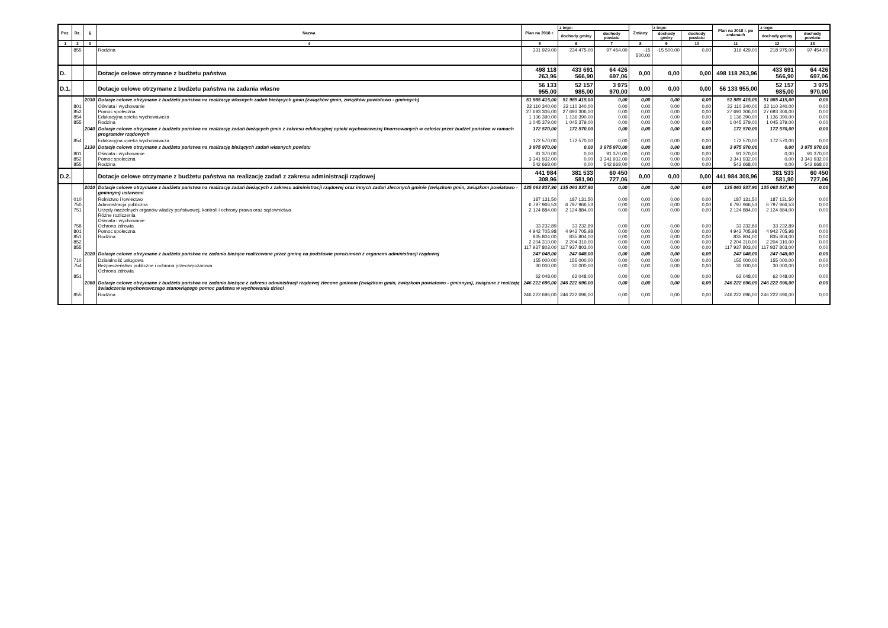| Poz. | Dz. | § | Nazwa | Plan na 2018 r. | z tego: | | Zmiany | z tego: | | Plan na 2018 r. po zmianach | z tego: | |
| --- | --- | --- | --- | --- | --- | --- | --- | --- | --- | --- | --- | --- |
| | | | | | dochody gminy | dochody powiatu | | dochody gminy | dochody powiatu | | dochody gminy | dochody powiatu |
| 1 | 2 | 3 | 4 | 5 | 6 | 7 | 8 | 9 | 10 | 11 | 12 | 13 |
| | 855 | | Rodzina | 331 929,00 | 234 475,00 | 97 454,00 | -15 500,00 | -15 500,00 | 0,00 | 316 429,00 | 218 975,00 | 97 454,00 |
| D. | | | Dotacje celowe otrzymane z budżetu państwa | 498 118 263,96 | 433 691 566,90 | 64 426 697,06 | 0,00 | 0,00 | 0,00 | 498 118 263,96 | 433 691 566,90 | 64 426 697,06 |
| D.1. | | | Dotacje celowe otrzymane z budżetu państwa na zadania własne | 56 133 955,00 | 52 157 985,00 | 3 975 970,00 | 0,00 | 0,00 | 0,00 | 56 133 955,00 | 52 157 985,00 | 3 975 970,00 |
| | | 2030 | Dotacje celowe otrzymane z budżetu państwa na realizację własnych zadań bieżących gmin (związków gmin, związków powiatowo - gminnych) | 51 985 415,00 | 51 985 415,00 | 0,00 | 0,00 | 0,00 | 0,00 | 51 985 415,00 | 51 985 415,00 | 0,00 |
| | 801 852 854 855 | | Oświata i wychowanie Pomoc społeczna Edukacyjna opieka wychowawcza Rodzina | 22 110 340,00 27 693 306,00 1 136 390,00 1 045 379,00 | 22 110 340,00 27 693 306,00 1 136 390,00 1 045 379,00 | 0,00 0,00 0,00 0,00 | 0,00 0,00 0,00 0,00 | 0,00 0,00 0,00 0,00 | 0,00 0,00 0,00 0,00 | 22 110 340,00 27 693 306,00 1 136 390,00 1 045 379,00 | 22 110 340,00 27 693 306,00 1 136 390,00 1 045 379,00 | 0,00 0,00 0,00 0,00 |
| | | 2040 | Dotacje celowe otrzymane z budżetu państwa na realizację zadań bieżących gmin z zakresu edukacyjnej opieki wychowawczej finansowanych w całości przez budżet państwa w ramach programów rządowych | 172 570,00 | 172 570,00 | 0,00 | 0,00 | 0,00 | 0,00 | 172 570,00 | 172 570,00 | 0,00 |
| | 854 | | Edukacyjna opieka wychowawcza | 172 570,00 | 172 570,00 | 0,00 | 0,00 | 0,00 | 0,00 | 172 570,00 | 172 570,00 | 0,00 |
| | | 2130 | Dotacje celowe otrzymane z budżetu państwa na realizację bieżących zadań własnych powiatu | 3 975 970,00 | 0,00 | 3 975 970,00 | 0,00 | 0,00 | 0,00 | 3 975 970,00 | 0,00 | 3 975 970,00 |
| | 801 852 855 | | Oświata i wychowanie Pomoc społeczna Rodzina | 91 370,00 3 341 932,00 542 668,00 | 0,00 0,00 0,00 | 91 370,00 3 341 932,00 542 668,00 | 0,00 0,00 0,00 | 0,00 0,00 0,00 | 0,00 0,00 0,00 | 91 370,00 3 341 932,00 542 668,00 | 0,00 0,00 0,00 | 91 370,00 3 341 932,00 542 668,00 |
| D.2. | | | Dotacje celowe otrzymane z budżetu państwa na realizację zadań z zakresu administracji rządowej | 441 984 308,96 | 381 533 581,90 | 60 450 727,06 | 0,00 | 0,00 | 0,00 | 441 984 308,96 | 381 533 581,90 | 60 450 727,06 |
| | | 2010 | Dotacje celowe otrzymane z budżetu państwa na realizację zadań bieżących z zakresu administracji rządowej oraz innych zadań zleconych gminie (związkom gmin, związkom powiatowo - gminnym) ustawami | 135 063 837,90 | 135 063 837,90 | 0,00 | 0,00 | 0,00 | 0,00 | 135 063 837,90 | 135 063 837,90 | 0,00 |
| | 010 750 751 758 801 851 852 855 | | Rolnictwo i łowiectwo Administracja publiczna Urzędy naczelnych organów władzy państwowej, kontroli i ochrony prawa oraz sądownictwa Różne rozliczenia Oświata i wychowanie Ochrona zdrowia Pomoc społeczna Rodzina | 187 131,50 6 797 966,53 2 124 884,00 33 232,89 4 942 705,98 835 804,00 2 204 310,00 117 937 803,00 | 187 131,50 6 797 966,53 2 124 884,00 33 232,89 4 942 705,98 835 804,00 2 204 310,00 117 937 803,00 | 0,00 0,00 0,00 0,00 0,00 0,00 0,00 0,00 | 0,00 0,00 0,00 0,00 0,00 0,00 0,00 0,00 | 0,00 0,00 0,00 0,00 0,00 0,00 0,00 0,00 | 0,00 0,00 0,00 0,00 0,00 0,00 0,00 0,00 | 187 131,50 6 797 966,53 2 124 884,00 33 232,89 4 942 705,98 835 804,00 2 204 310,00 117 937 803,00 | 187 131,50 6 797 966,53 2 124 884,00 33 232,89 4 942 705,98 835 804,00 2 204 310,00 117 937 803,00 | 0,00 0,00 0,00 0,00 0,00 0,00 0,00 0,00 |
| | | 2020 | Dotacje celowe otrzymane z budżetu państwa na zadania bieżące realizowane przez gminę na podstawie porozumień z organami administracji rządowej | 247 048,00 | 247 048,00 | 0,00 | 0,00 | 0,00 | 0,00 | 247 048,00 | 247 048,00 | 0,00 |
| | 710 754 851 | | Działalność usługowa Bezpieczeństwo publiczne i ochrona przeciwpożarowa Ochrona zdrowia | 155 000,00 30 000,00 62 048,00 | 155 000,00 30 000,00 62 048,00 | 0,00 0,00 0,00 | 0,00 0,00 0,00 | 0,00 0,00 0,00 | 0,00 0,00 0,00 | 155 000,00 30 000,00 62 048,00 | 155 000,00 30 000,00 62 048,00 | 0,00 0,00 0,00 |
| | | 2060 | Dotacje celowe otrzymane z budżetu państwa na zadania bieżące z zakresu administracji rządowej zlecone gminom (związkom gmin, związkom powiatowo - gminnym), związane z realizają świadczenia wychowawczego stanowiącego pomoc państwa w wychowaniu dzieci | 246 222 696,00 | 246 222 696,00 | 0,00 | 0,00 | 0,00 | 0,00 | 246 222 696,00 | 246 222 696,00 | 0,00 |
| | 855 | | Rodzina | 246 222 696,00 | 246 222 696,00 | 0,00 | 0,00 | 0,00 | 0,00 | 246 222 696,00 | 246 222 696,00 | 0,00 |